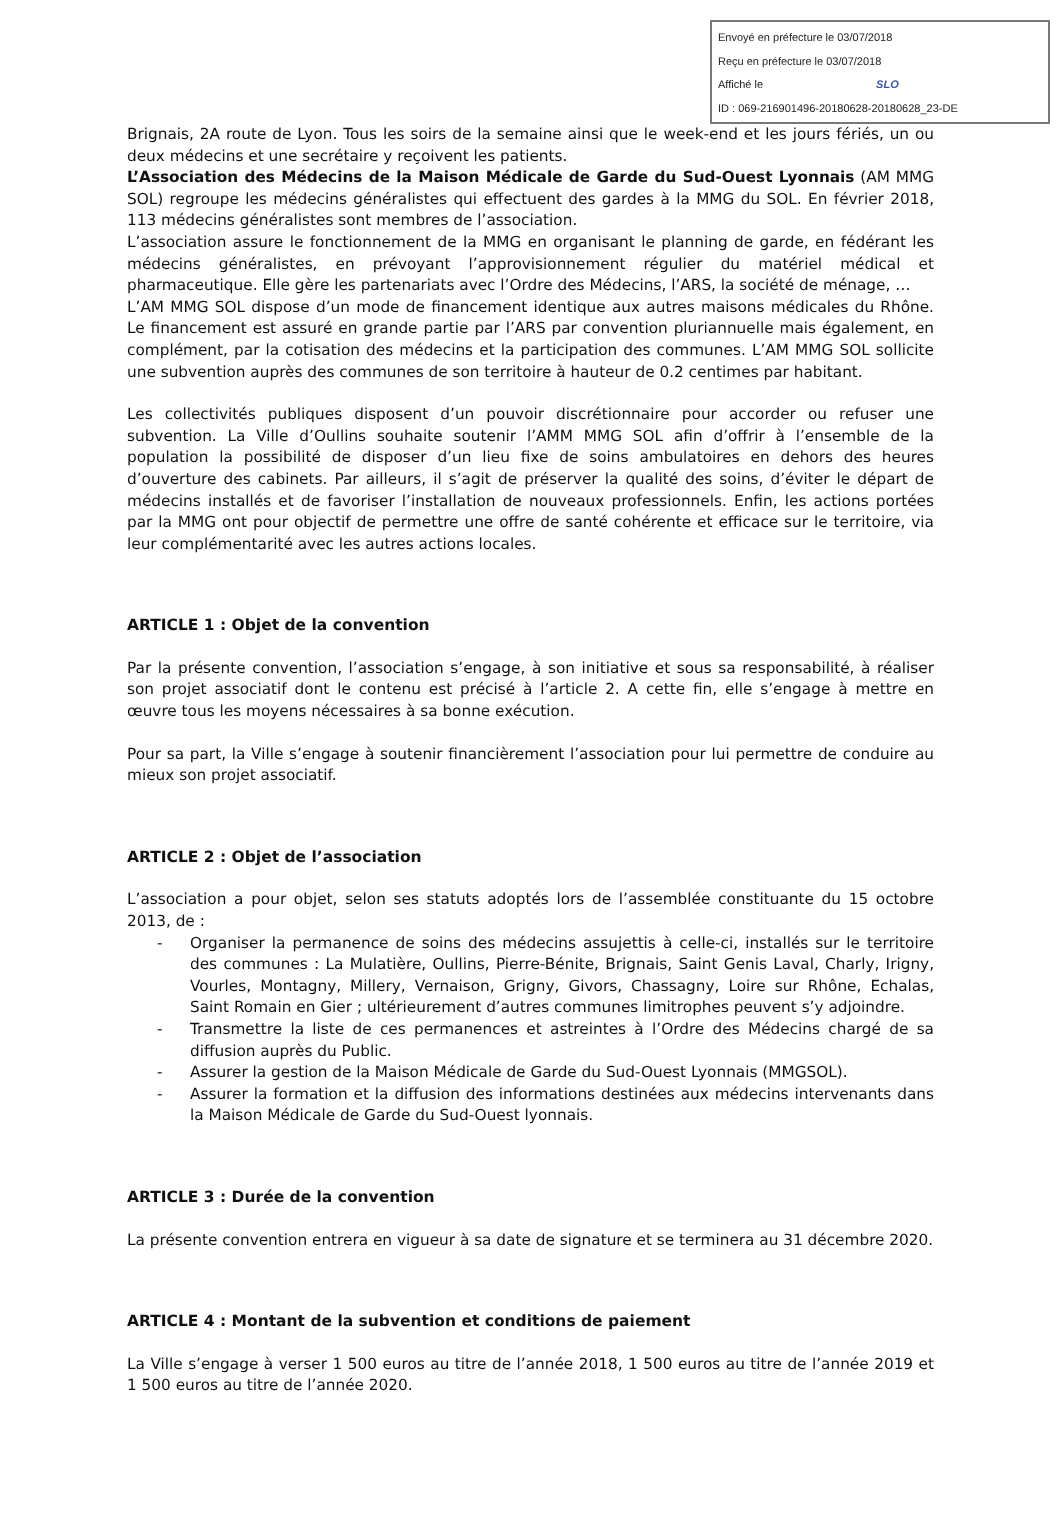Envoyé en préfecture le 03/07/2018
Reçu en préfecture le 03/07/2018
Affiché le SLO
ID : 069-216901496-20180628-20180628_23-DE
Brignais, 2A route de Lyon. Tous les soirs de la semaine ainsi que le week-end et les jours fériés, un ou deux médecins et une secrétaire y reçoivent les patients.
L’Association des Médecins de la Maison Médicale de Garde du Sud-Ouest Lyonnais (AM MMG SOL) regroupe les médecins généralistes qui effectuent des gardes à la MMG du SOL. En février 2018, 113 médecins généralistes sont membres de l’association.
L’association assure le fonctionnement de la MMG en organisant le planning de garde, en fédérant les médecins généralistes, en prévoyant l’approvisionnement régulier du matériel médical et pharmaceutique. Elle gère les partenariats avec l’Ordre des Médecins, l’ARS, la société de ménage, …
L’AM MMG SOL dispose d’un mode de financement identique aux autres maisons médicales du Rhône. Le financement est assuré en grande partie par l’ARS par convention pluriannuelle mais également, en complément, par la cotisation des médecins et la participation des communes. L’AM MMG SOL sollicite une subvention auprès des communes de son territoire à hauteur de 0.2 centimes par habitant.
Les collectivités publiques disposent d’un pouvoir discrétionnaire pour accorder ou refuser une subvention. La Ville d’Oullins souhaite soutenir l’AMM MMG SOL afin d’offrir à l’ensemble de la population la possibilité de disposer d’un lieu fixe de soins ambulatoires en dehors des heures d’ouverture des cabinets. Par ailleurs, il s’agit de préserver la qualité des soins, d’éviter le départ de médecins installés et de favoriser l’installation de nouveaux professionnels. Enfin, les actions portées par la MMG ont pour objectif de permettre une offre de santé cohérente et efficace sur le territoire, via leur complémentarité avec les autres actions locales.
ARTICLE 1 : Objet de la convention
Par la présente convention, l’association s’engage, à son initiative et sous sa responsabilité, à réaliser son projet associatif dont le contenu est précisé à l’article 2. A cette fin, elle s’engage à mettre en œuvre tous les moyens nécessaires à sa bonne exécution.
Pour sa part, la Ville s’engage à soutenir financièrement l’association pour lui permettre de conduire au mieux son projet associatif.
ARTICLE 2 : Objet de l’association
L’association a pour objet, selon ses statuts adoptés lors de l’assemblée constituante du 15 octobre 2013, de :
- Organiser la permanence de soins des médecins assujettis à celle-ci, installés sur le territoire des communes : La Mulatière, Oullins, Pierre-Bénite, Brignais, Saint Genis Laval, Charly, Irigny, Vourles, Montagny, Millery, Vernaison, Grigny, Givors, Chassagny, Loire sur Rhône, Echalas, Saint Romain en Gier ; ultérieurement d’autres communes limitrophes peuvent s’y adjoindre.
- Transmettre la liste de ces permanences et astreintes à l’Ordre des Médecins chargé de sa diffusion auprès du Public.
- Assurer la gestion de la Maison Médicale de Garde du Sud-Ouest Lyonnais (MMGSOL).
- Assurer la formation et la diffusion des informations destinées aux médecins intervenants dans la Maison Médicale de Garde du Sud-Ouest lyonnais.
ARTICLE 3 : Durée de la convention
La présente convention entrera en vigueur à sa date de signature et se terminera au 31 décembre 2020.
ARTICLE 4 : Montant de la subvention et conditions de paiement
La Ville s’engage à verser 1 500 euros au titre de l’année 2018, 1 500 euros au titre de l’année 2019 et 1 500 euros au titre de l’année 2020.